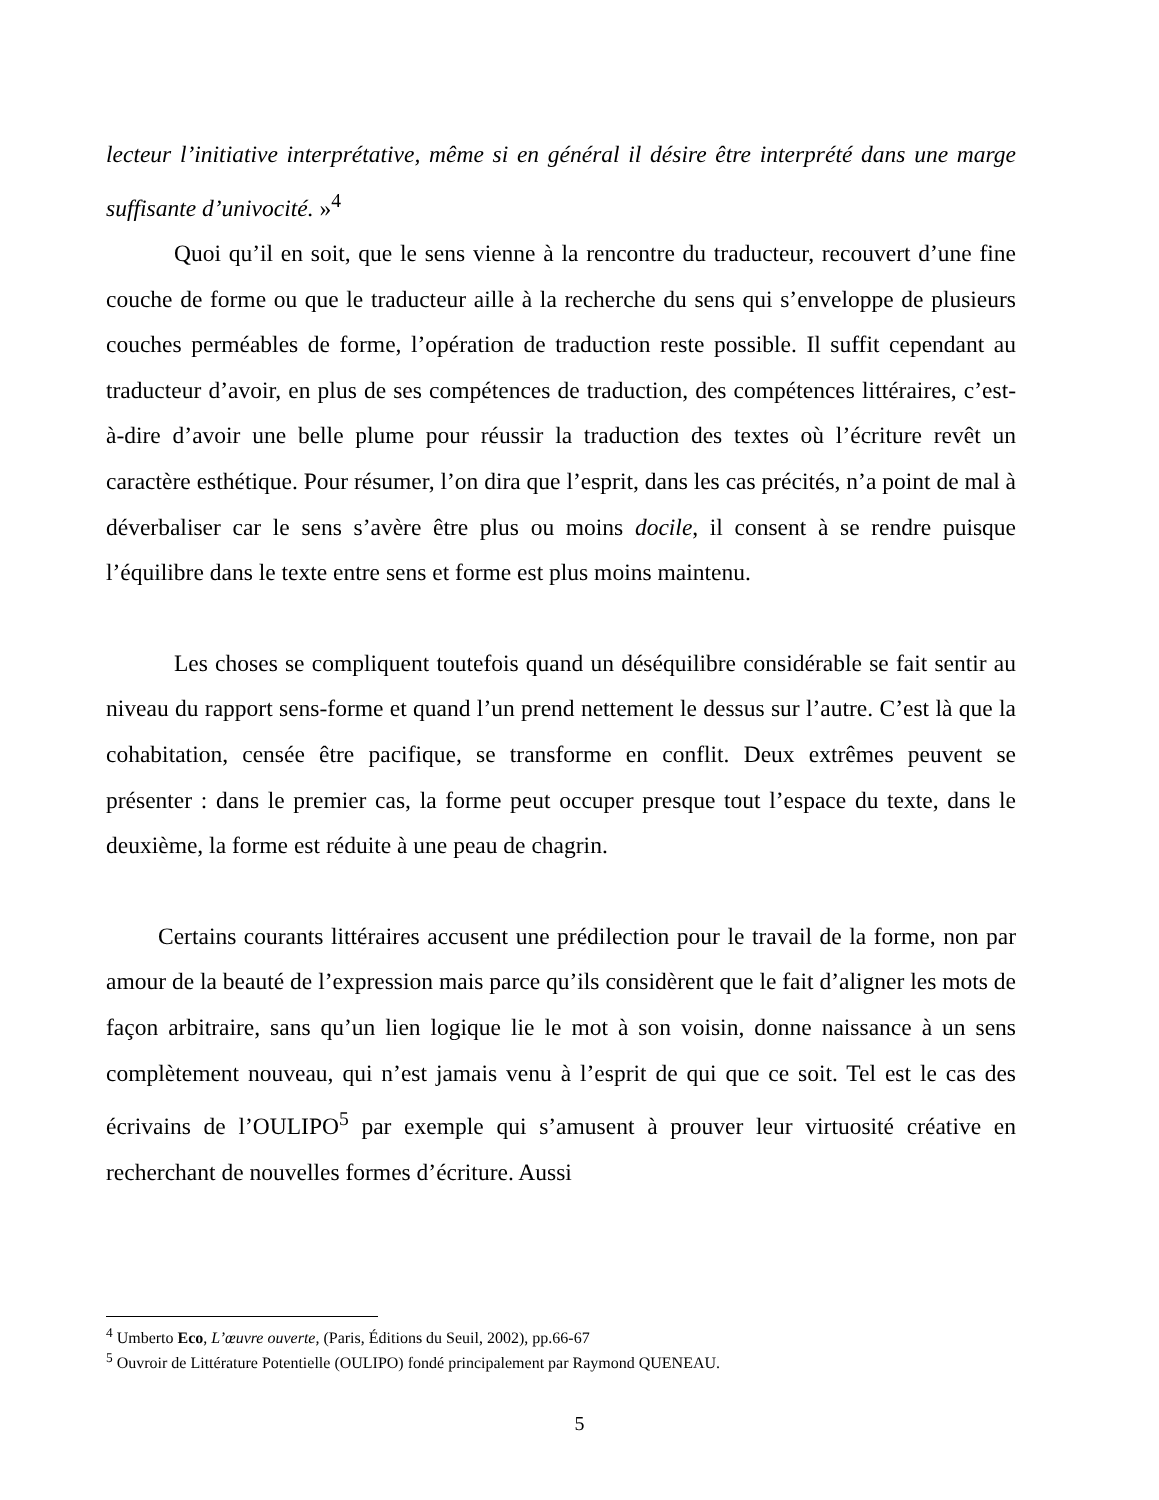lecteur l’initiative interprétative, même si en général il désire être interprété dans une marge suffisante d’univocité. »<sup>4</sup>
Quoi qu’il en soit, que le sens vienne à la rencontre du traducteur, recouvert d’une fine couche de forme ou que le traducteur aille à la recherche du sens qui s’enveloppe de plusieurs couches perméables de forme, l’opération de traduction reste possible. Il suffit cependant au traducteur d’avoir, en plus de ses compétences de traduction, des compétences littéraires, c’est-à-dire d’avoir une belle plume pour réussir la traduction des textes où l’écriture revêt un caractère esthétique. Pour résumer, l’on dira que l’esprit, dans les cas précités, n’a point de mal à déverbaliser car le sens s’avère être plus ou moins docile, il consent à se rendre puisque l’équilibre dans le texte entre sens et forme est plus moins maintenu.
Les choses se compliquent toutefois quand un déséquilibre considérable se fait sentir au niveau du rapport sens-forme et quand l’un prend nettement le dessus sur l’autre. C’est là que la cohabitation, censée être pacifique, se transforme en conflit. Deux extrêmes peuvent se présenter : dans le premier cas, la forme peut occuper presque tout l’espace du texte, dans le deuxième, la forme est réduite à une peau de chagrin.
Certains courants littéraires accusent une prédilection pour le travail de la forme, non par amour de la beauté de l’expression mais parce qu’ils considèrent que le fait d’aligner les mots de façon arbitraire, sans qu’un lien logique lie le mot à son voisin, donne naissance à un sens complètement nouveau, qui n’est jamais venu à l’esprit de qui que ce soit. Tel est le cas des écrivains de l’OULIPO<sup>5</sup> par exemple qui s’amusent à prouver leur virtuosité créative en recherchant de nouvelles formes d’écriture. Aussi
<sup>4</sup> Umberto Eco, L’œuvre ouverte, (Paris, Éditions du Seuil, 2002), pp.66-67
<sup>5</sup> Ouvroir de Littérature Potentielle (OULIPO) fondé principalement par Raymond QUENEAU.
5